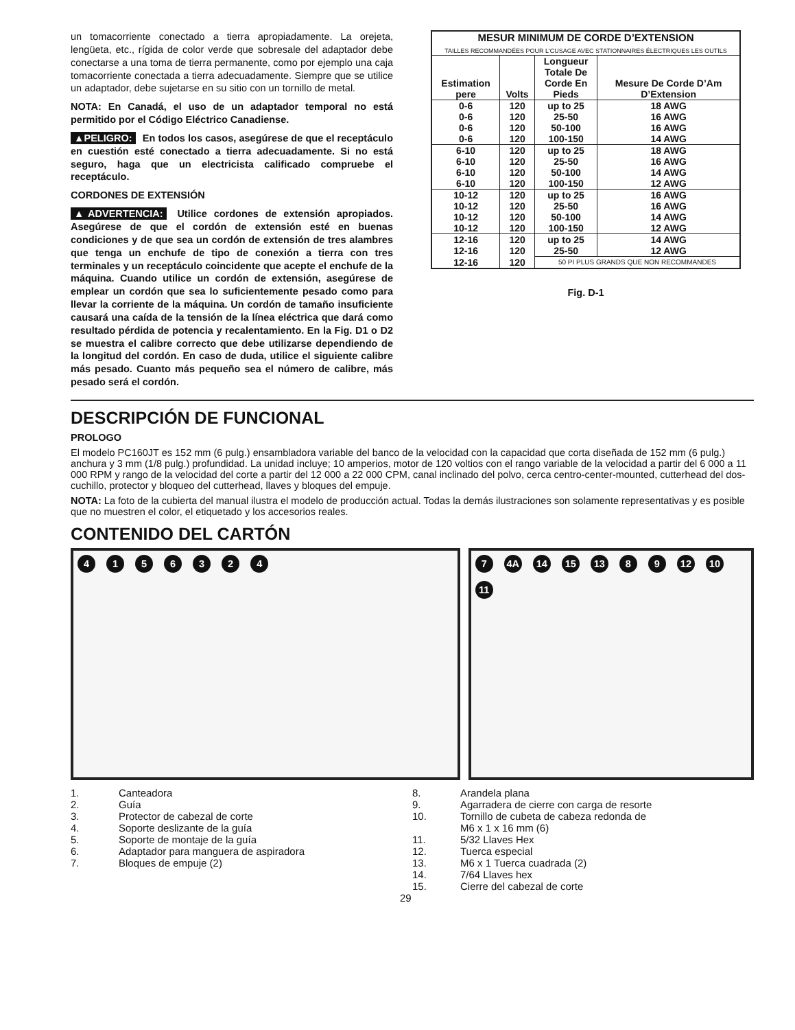un tomacorriente conectado a tierra apropiadamente. La orejeta, lengüeta, etc., rígida de color verde que sobresale del adaptador debe conectarse a una toma de tierra permanente, como por ejemplo una caja tomacorriente conectada a tierra adecuadamente. Siempre que se utilice un adaptador, debe sujetarse en su sitio con un tornillo de metal.
NOTA: En Canadá, el uso de un adaptador temporal no está permitido por el Código Eléctrico Canadiense.
▲PELIGRO: En todos los casos, asegúrese de que el receptáculo en cuestión esté conectado a tierra adecuadamente. Si no está seguro, haga que un electricista calificado compruebe el receptáculo.
CORDONES DE EXTENSIÓN
▲ADVERTENCIA: Utilice cordones de extensión apropiados. Asegúrese de que el cordón de extensión esté en buenas condiciones y de que sea un cordón de extensión de tres alambres que tenga un enchufe de tipo de conexión a tierra con tres terminales y un receptáculo coincidente que acepte el enchufe de la máquina. Cuando utilice un cordón de extensión, asegúrese de emplear un cordón que sea lo suficientemente pesado como para llevar la corriente de la máquina. Un cordón de tamaño insuficiente causará una caída de la tensión de la línea eléctrica que dará como resultado pérdida de potencia y recalentamiento. En la Fig. D1 o D2 se muestra el calibre correcto que debe utilizarse dependiendo de la longitud del cordón. En caso de duda, utilice el siguiente calibre más pesado. Cuanto más pequeño sea el número de calibre, más pesado será el cordón.
| MESUR MINIMUM DE CORDE D’EXTENSION TAILLES RECOMMANDÉES POUR L'CUSAGE AVEC STATIONNAIRES ÉLECTRIQUES LES OUTILS | | | |
| --- | --- | --- | --- |
| Estimation pere | Volts | Longueur Totale De Corde En Pieds | Mesure De Corde D’Am D’Extension |
| 0-6 | 120 | up to 25 | 18 AWG |
| 0-6 | 120 | 25-50 | 16 AWG |
| 0-6 | 120 | 50-100 | 16 AWG |
| 0-6 | 120 | 100-150 | 14 AWG |
| 6-10 | 120 | up to 25 | 18 AWG |
| 6-10 | 120 | 25-50 | 16 AWG |
| 6-10 | 120 | 50-100 | 14 AWG |
| 6-10 | 120 | 100-150 | 12 AWG |
| 10-12 | 120 | up to 25 | 16 AWG |
| 10-12 | 120 | 25-50 | 16 AWG |
| 10-12 | 120 | 50-100 | 14 AWG |
| 10-12 | 120 | 100-150 | 12 AWG |
| 12-16 | 120 | up to 25 | 14 AWG |
| 12-16 | 120 | 25-50 | 12 AWG |
| 12-16 | 120 | 50 PI PLUS GRANDS QUE NON RECOMMANDES | |
Fig. D-1
DESCRIPCIÓN DE FUNCIONAL
PROLOGO
El modelo PC160JT es 152 mm (6 pulg.) ensambladora variable del banco de la velocidad con la capacidad que corta diseñada de 152 mm (6 pulg.) anchura y 3 mm (1/8 pulg.) profundidad. La unidad incluye; 10 amperios, motor de 120 voltios con el rango variable de la velocidad a partir del 6 000 a 11 000 RPM y rango de la velocidad del corte a partir del 12 000 a 22 000 CPM, canal inclinado del polvo, cerca centro-center-mounted, cutterhead del dos-cuchillo, protector y bloqueo del cutterhead, llaves y bloques del empuje.
NOTA: La foto de la cubierta del manual ilustra el modelo de producción actual. Todas la demás ilustraciones son solamente representativas y es posible que no muestren el color, el etiquetado y los accesorios reales.
CONTENIDO DEL CARTÓN
4 1 5 6 3 2 4 7 4A 14 15 13 8 9 12 10 11
1. Canteadora
2. Guía
3. Protector de cabezal de corte
4. Soporte deslizante de la guía
5. Soporte de montaje de la guía
6. Adaptador para manguera de aspiradora
7. Bloques de empuje (2)
29
8. Arandela plana
9. Agarradera de cierre con carga de resorte
10. Tornillo de cubeta de cabeza redonda de
M6 x 1 x 16 mm (6)
11. 5/32 Llaves Hex
12. Tuerca especial
13. M6 x 1 Tuerca cuadrada (2)
14. 7/64 Llaves hex
15. Cierre del cabezal de corte